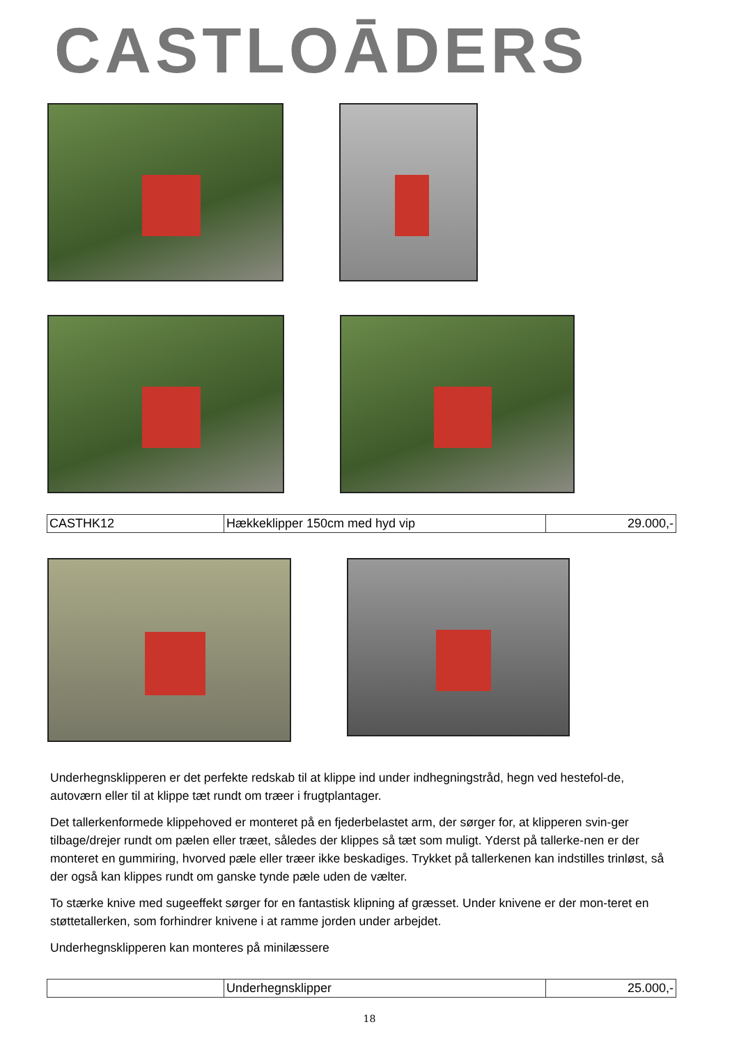CASTLOĀDERS
| CASTHK12 | Hækkeklipper 150cm med hyd vip | 29.000,- |
Underhegnsklipperen er det perfekte redskab til at klippe ind under indhegningstråd, hegn ved hestefol-de, autoværn eller til at klippe tæt rundt om træer i frugtplantager.
Det tallerkenformede klippehoved er monteret på en fjederbelastet arm, der sørger for, at klipperen svin-ger tilbage/drejer rundt om pælen eller træet, således der klippes så tæt som muligt. Yderst på tallerke-nen er der monteret en gummiring, hvorved pæle eller træer ikke beskadiges. Trykket på tallerkenen kan indstilles trinløst, så der også kan klippes rundt om ganske tynde pæle uden de vælter.
To stærke knive med sugeeffekt sørger for en fantastisk klipning af græsset. Under knivene er der mon-teret en støttetallerken, som forhindrer knivene i at ramme jorden under arbejdet.
Underhegnsklipperen kan monteres på minilæssere
| | Underhegnsklipper | 25.000,- |
18